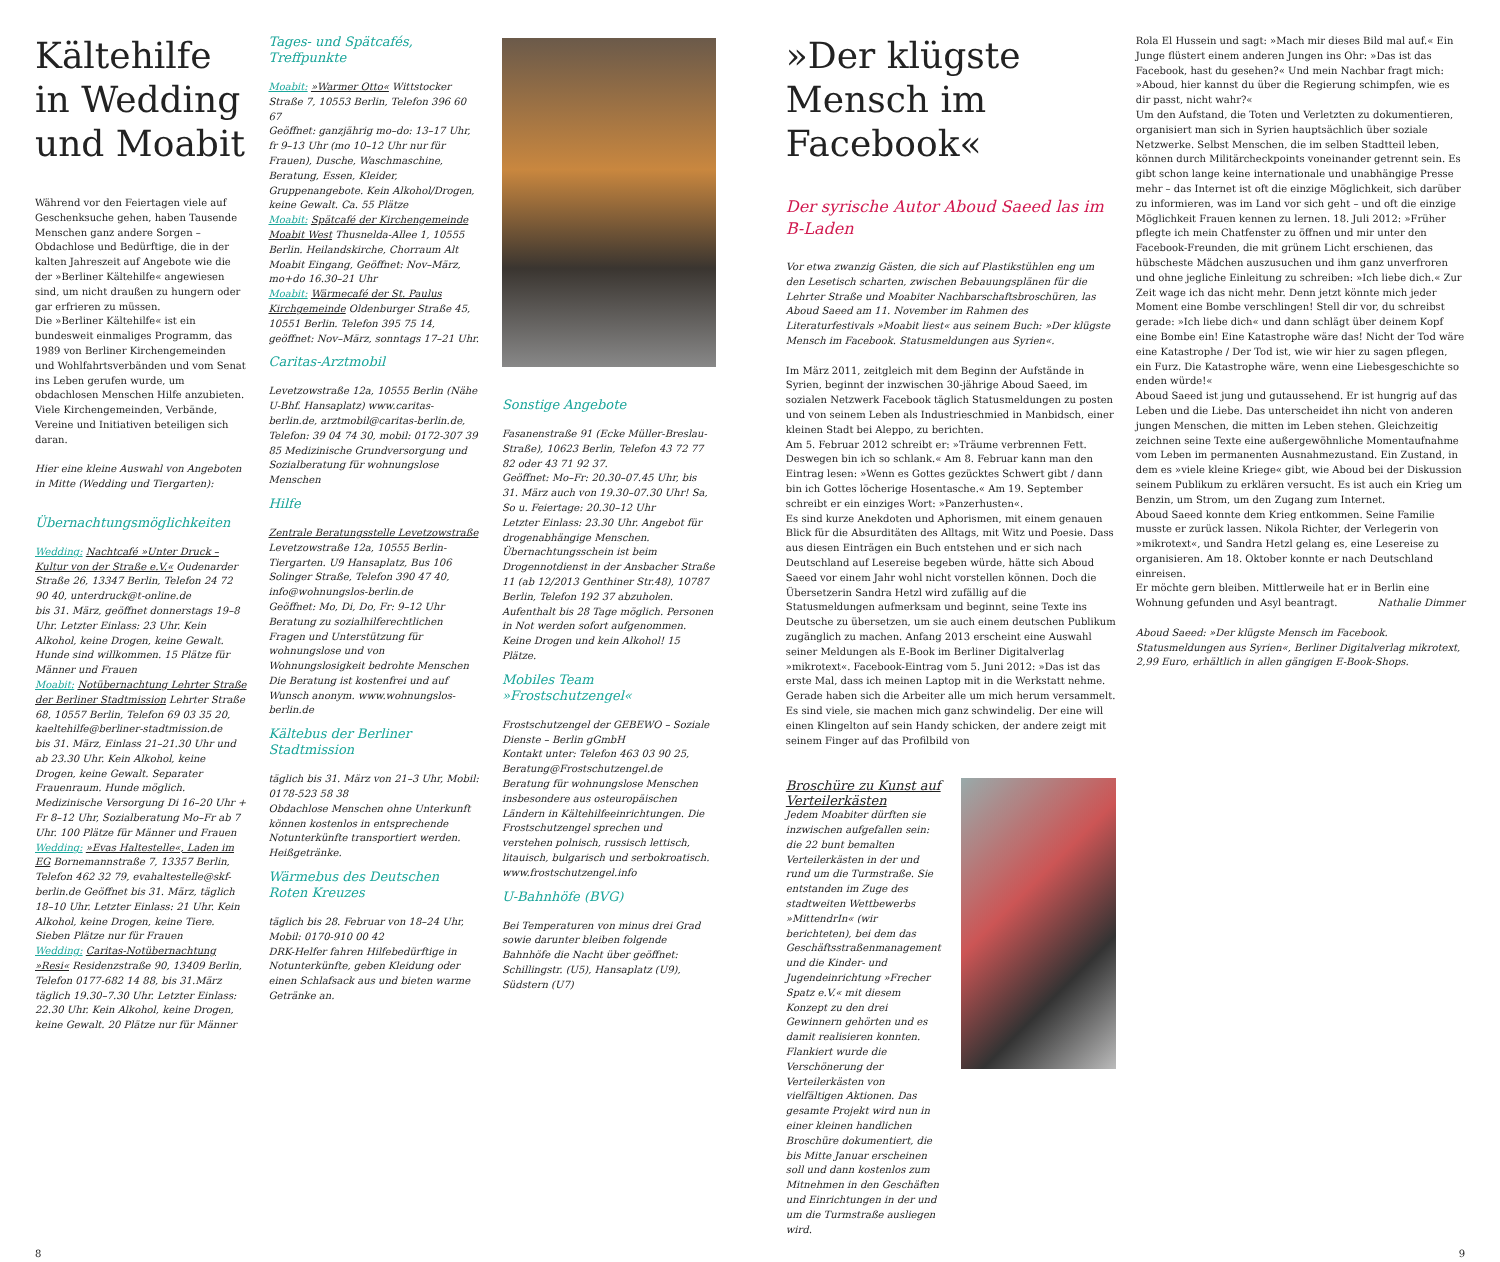Kältehilfe in Wedding und Moabit
Während vor den Feiertagen viele auf Geschenksuche gehen, haben Tausende Menschen ganz andere Sorgen – Obdachlose und Bedürftige, die in der kalten Jahreszeit auf Angebote wie die der »Berliner Kältehilfe« angewiesen sind, um nicht draußen zu hungern oder gar erfrieren zu müssen.
Die »Berliner Kältehilfe« ist ein bundesweit einmaliges Programm, das 1989 von Berliner Kirchengemeinden und Wohlfahrtsverbänden und vom Senat ins Leben gerufen wurde, um obdachlosen Menschen Hilfe anzubieten. Viele Kirchengemeinden, Verbände, Vereine und Initiativen beteiligen sich daran.
Hier eine kleine Auswahl von Angeboten in Mitte (Wedding und Tiergarten):
Übernachtungsmöglichkeiten
Wedding: Nachtcafé »Unter Druck – Kultur von der Straße e.V.« Oudenarder Straße 26, 13347 Berlin, Telefon 24 72 90 40, unterdruck@t-online.de
bis 31. März, geöffnet donnerstags 19–8 Uhr. Letzter Einlass: 23 Uhr. Kein Alkohol, keine Drogen, keine Gewalt. Hunde sind willkommen. 15 Plätze für Männer und Frauen
Moabit: Notübernachtung Lehrter Straße der Berliner Stadtmission Lehrter Straße 68, 10557 Berlin, Telefon 69 03 35 20, kaeltehilfe@berliner-stadtmission.de
bis 31. März, Einlass 21–21.30 Uhr und ab 23.30 Uhr. Kein Alkohol, keine Drogen, keine Gewalt. Separater Frauenraum. Hunde möglich. Medizinische Versorgung Di 16–20 Uhr + Fr 8–12 Uhr, Sozialberatung Mo–Fr ab 7 Uhr. 100 Plätze für Männer und Frauen
Wedding: »Evas Haltestelle«, Laden im EG Bornemannstraße 7, 13357 Berlin, Telefon 462 32 79, evahaltestelle@skf-berlin.de Geöffnet bis 31. März, täglich 18–10 Uhr. Letzter Einlass: 21 Uhr. Kein Alkohol, keine Drogen, keine Tiere. Sieben Plätze nur für Frauen
Wedding: Caritas-Notübernachtung »Resi« Residenzstraße 90, 13409 Berlin, Telefon 0177-682 14 88, bis 31.März täglich 19.30–7.30 Uhr. Letzter Einlass: 22.30 Uhr. Kein Alkohol, keine Drogen, keine Gewalt. 20 Plätze nur für Männer
Tages- und Spätcafés, Treffpunkte
Moabit: »Warmer Otto« Wittstocker Straße 7, 10553 Berlin, Telefon 396 60 67
Geöffnet: ganzjährig mo–do: 13–17 Uhr, fr 9–13 Uhr (mo 10–12 Uhr nur für Frauen), Dusche, Waschmaschine, Beratung, Essen, Kleider, Gruppenangebote. Kein Alkohol/Drogen, keine Gewalt. Ca. 55 Plätze
Moabit: Spätcafé der Kirchengemeinde Moabit West Thusnelda-Allee 1, 10555 Berlin. Heilandskirche, Chorraum Alt Moabit Eingang, Geöffnet: Nov–März, mo+do 16.30–21 Uhr
Moabit: Wärmecafé der St. Paulus Kirchgemeinde Oldenburger Straße 45, 10551 Berlin. Telefon 395 75 14, geöffnet: Nov–März, sonntags 17–21 Uhr.
Caritas-Arztmobil
Levetzowstraße 12a, 10555 Berlin (Nähe U-Bhf. Hansaplatz) www.caritas-berlin.de, arztmobil@caritas-berlin.de, Telefon: 39 04 74 30, mobil: 0172-307 39 85 Medizinische Grundversorgung und Sozialberatung für wohnungslose Menschen
Hilfe
Zentrale Beratungsstelle Levetzowstraße Levetzowstraße 12a, 10555 Berlin-Tiergarten. U9 Hansaplatz, Bus 106 Solinger Straße, Telefon 390 47 40, info@wohnungslos-berlin.de
Geöffnet: Mo, Di, Do, Fr: 9–12 Uhr Beratung zu sozialhilferechtlichen Fragen und Unterstützung für wohnungslose und von Wohnungslosigkeit bedrohte Menschen Die Beratung ist kostenfrei und auf Wunsch anonym. www.wohnungslos-berlin.de
Kältebus der Berliner Stadtmission
täglich bis 31. März von 21–3 Uhr, Mobil: 0178-523 58 38
Obdachlose Menschen ohne Unterkunft können kostenlos in entsprechende Notunterkünfte transportiert werden. Heißgetränke.
Wärmebus des Deutschen Roten Kreuzes
täglich bis 28. Februar von 18–24 Uhr, Mobil: 0170-910 00 42
DRK-Helfer fahren Hilfebedürftige in Notunterkünfte, geben Kleidung oder einen Schlafsack aus und bieten warme Getränke an.
Sonstige Angebote
Fasanenstraße 91 (Ecke Müller-Breslau-Straße), 10623 Berlin, Telefon 43 72 77 82 oder 43 71 92 37.
Geöffnet: Mo–Fr: 20.30–07.45 Uhr, bis 31. März auch von 19.30–07.30 Uhr! Sa, So u. Feiertage: 20.30–12 Uhr
Letzter Einlass: 23.30 Uhr. Angebot für drogenabhängige Menschen. Übernachtungsschein ist beim Drogennotdienst in der Ansbacher Straße 11 (ab 12/2013 Genthiner Str.48), 10787 Berlin, Telefon 192 37 abzuholen. Aufenthalt bis 28 Tage möglich. Personen in Not werden sofort aufgenommen. Keine Drogen und kein Alkohol! 15 Plätze.
Mobiles Team »Frostschutzengel«
Frostschutzengel der GEBEWO – Soziale Dienste – Berlin gGmbH
Kontakt unter: Telefon 463 03 90 25, Beratung@Frostschutzengel.de
Beratung für wohnungslose Menschen insbesondere aus osteuropäischen Ländern in Kältehilfeeinrichtungen. Die Frostschutzengel sprechen und verstehen polnisch, russisch lettisch, litauisch, bulgarisch und serbokroatisch. www.frostschutzengel.info
U-Bahnhöfe (BVG)
Bei Temperaturen von minus drei Grad sowie darunter bleiben folgende Bahnhöfe die Nacht über geöffnet: Schillingstr. (U5), Hansaplatz (U9), Südstern (U7)
»Der klügste Mensch im Facebook«
Der syrische Autor Aboud Saeed las im B-Laden
Vor etwa zwanzig Gästen, die sich auf Plastikstühlen eng um den Lesetisch scharten, zwischen Bebauungsplänen für die Lehrter Straße und Moabiter Nachbarschaftsbroschüren, las Aboud Saeed am 11. November im Rahmen des Literaturfestivals »Moabit liest« aus seinem Buch: »Der klügste Mensch im Facebook. Statusmeldungen aus Syrien«.
Im März 2011, zeitgleich mit dem Beginn der Aufstände in Syrien, beginnt der inzwischen 30-jährige Aboud Saeed, im sozialen Netzwerk Facebook täglich Statusmeldungen zu posten und von seinem Leben als Industrieschmied in Manbidsch, einer kleinen Stadt bei Aleppo, zu berichten.
Am 5. Februar 2012 schreibt er: »Träume verbrennen Fett. Deswegen bin ich so schlank.« Am 8. Februar kann man den Eintrag lesen: »Wenn es Gottes gezücktes Schwert gibt / dann bin ich Gottes löcherige Hosentasche.« Am 19. September schreibt er ein einziges Wort: »Panzerhusten«.
Es sind kurze Anekdoten und Aphorismen, mit einem genauen Blick für die Absurditäten des Alltags, mit Witz und Poesie. Dass aus diesen Einträgen ein Buch entstehen und er sich nach Deutschland auf Lesereise begeben würde, hätte sich Aboud Saeed vor einem Jahr wohl nicht vorstellen können. Doch die Übersetzerin Sandra Hetzl wird zufällig auf die Statusmeldungen aufmerksam und beginnt, seine Texte ins Deutsche zu übersetzen, um sie auch einem deutschen Publikum zugänglich zu machen. Anfang 2013 erscheint eine Auswahl seiner Meldungen als E-Book im Berliner Digitalverlag »mikrotext«. Facebook-Eintrag vom 5. Juni 2012: »Das ist das erste Mal, dass ich meinen Laptop mit in die Werkstatt nehme. Gerade haben sich die Arbeiter alle um mich herum versammelt. Es sind viele, sie machen mich ganz schwindelig. Der eine will einen Klingelton auf sein Handy schicken, der andere zeigt mit seinem Finger auf das Profilbild von
Broschüre zu Kunst auf Verteilerkästen
Jedem Moabiter dürften sie inzwischen aufgefallen sein: die 22 bunt bemalten Verteilerkästen in der und rund um die Turmstraße. Sie entstanden im Zuge des stadtweiten Wettbewerbs »MittendrIn« (wir berichteten), bei dem das Geschäftsstraßenmanagement und die Kinder- und Jugendeinrichtung »Frecher Spatz e.V.« mit diesem Konzept zu den drei Gewinnern gehörten und es damit realisieren konnten. Flankiert wurde die Verschönerung der Verteilerkästen von vielfältigen Aktionen. Das gesamte Projekt wird nun in einer kleinen handlichen Broschüre dokumentiert, die bis Mitte Januar erscheinen soll und dann kostenlos zum Mitnehmen in den Geschäften und Einrichtungen in der und um die Turmstraße ausliegen wird.
Rola El Hussein und sagt: »Mach mir dieses Bild mal auf.« Ein Junge flüstert einem anderen Jungen ins Ohr: »Das ist das Facebook, hast du gesehen?« Und mein Nachbar fragt mich: »Aboud, hier kannst du über die Regierung schimpfen, wie es dir passt, nicht wahr?«
Um den Aufstand, die Toten und Verletzten zu dokumentieren, organisiert man sich in Syrien hauptsächlich über soziale Netzwerke. Selbst Menschen, die im selben Stadtteil leben, können durch Militärcheckpoints voneinander getrennt sein. Es gibt schon lange keine internationale und unabhängige Presse mehr – das Internet ist oft die einzige Möglichkeit, sich darüber zu informieren, was im Land vor sich geht – und oft die einzige Möglichkeit Frauen kennen zu lernen. 18. Juli 2012: »Früher pflegte ich mein Chatfenster zu öffnen und mir unter den Facebook-Freunden, die mit grünem Licht erschienen, das hübscheste Mädchen auszusuchen und ihm ganz unverfroren und ohne jegliche Einleitung zu schreiben: »Ich liebe dich.« Zur Zeit wage ich das nicht mehr. Denn jetzt könnte mich jeder Moment eine Bombe verschlingen! Stell dir vor, du schreibst gerade: »Ich liebe dich« und dann schlägt über deinem Kopf eine Bombe ein! Eine Katastrophe wäre das! Nicht der Tod wäre eine Katastrophe / Der Tod ist, wie wir hier zu sagen pflegen, ein Furz. Die Katastrophe wäre, wenn eine Liebesgeschichte so enden würde!«
Aboud Saeed ist jung und gutaussehend. Er ist hungrig auf das Leben und die Liebe. Das unterscheidet ihn nicht von anderen jungen Menschen, die mitten im Leben stehen. Gleichzeitig zeichnen seine Texte eine außergewöhnliche Momentaufnahme vom Leben im permanenten Ausnahmezustand. Ein Zustand, in dem es »viele kleine Kriege« gibt, wie Aboud bei der Diskussion seinem Publikum zu erklären versucht. Es ist auch ein Krieg um Benzin, um Strom, um den Zugang zum Internet.
Aboud Saeed konnte dem Krieg entkommen. Seine Familie musste er zurück lassen. Nikola Richter, der Verlegerin von »mikrotext«, und Sandra Hetzl gelang es, eine Lesereise zu organisieren. Am 18. Oktober konnte er nach Deutschland einreisen.
Er möchte gern bleiben. Mittlerweile hat er in Berlin eine Wohnung gefunden und Asyl beantragt. Nathalie Dimmer
Aboud Saeed: »Der klügste Mensch im Facebook. Statusmeldungen aus Syrien«, Berliner Digitalverlag mikrotext, 2,99 Euro, erhältlich in allen gängigen E-Book-Shops.
8 9